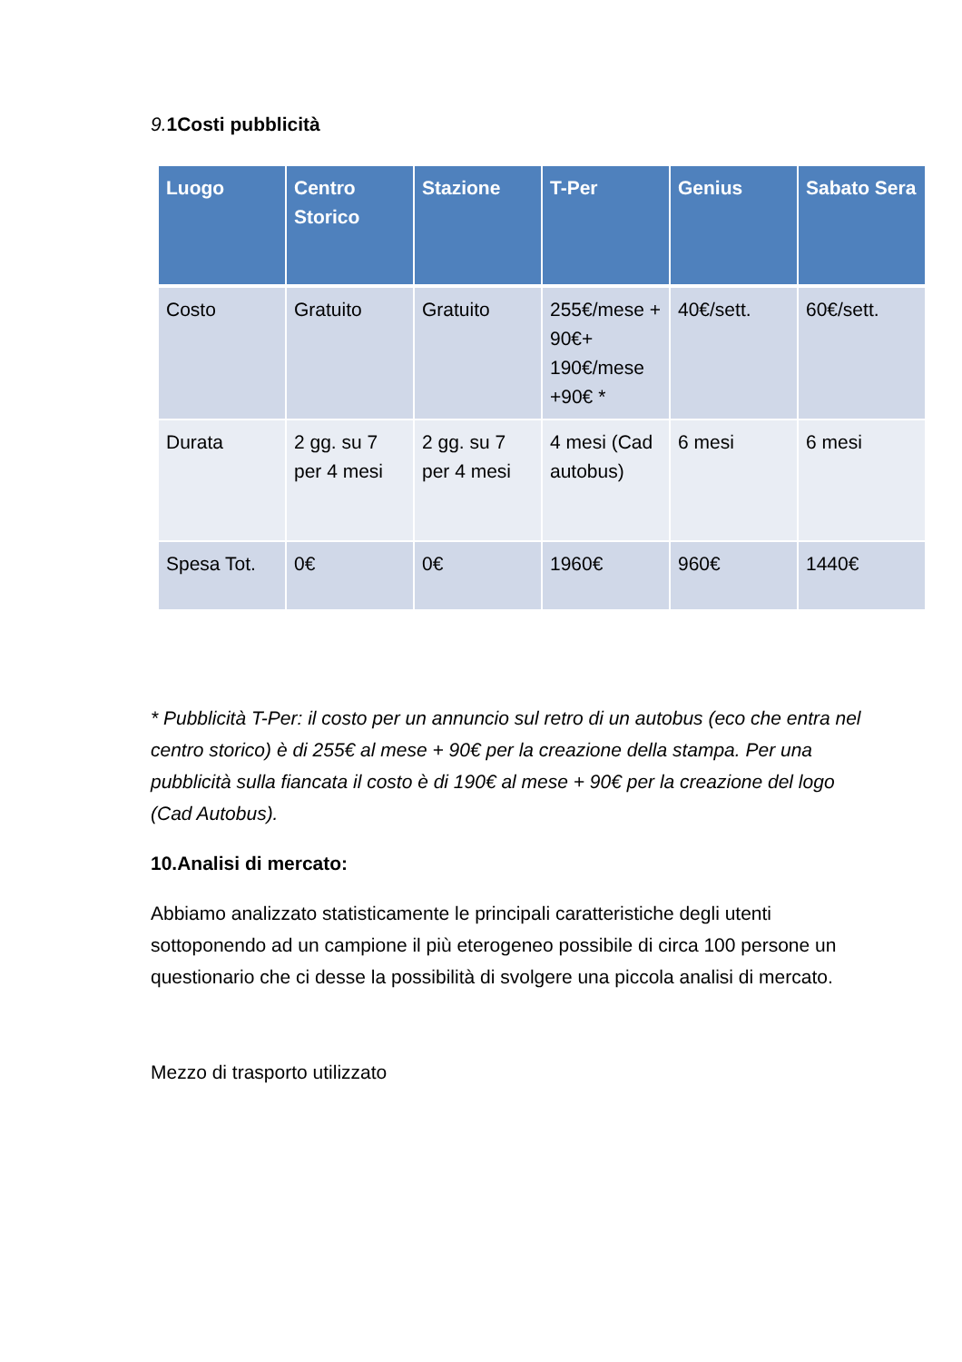9. 1Costi pubblicità
| Luogo | Centro Storico | Stazione | T-Per | Genius | Sabato Sera |
| --- | --- | --- | --- | --- | --- |
| Costo | Gratuito | Gratuito | 255€/mese + 90€+ 190€/mese +90€ * | 40€/sett. | 60€/sett. |
| Durata | 2 gg. su 7 per 4 mesi | 2 gg. su 7 per 4 mesi | 4 mesi (Cad autobus) | 6 mesi | 6 mesi |
| Spesa Tot. | 0€ | 0€ | 1960€ | 960€ | 1440€ |
* Pubblicità T-Per: il costo per un annuncio sul retro di un autobus (eco che entra nel centro storico) è di 255€ al mese + 90€ per la creazione della stampa. Per una pubblicità sulla fiancata il costo è di 190€ al mese + 90€ per la creazione del logo (Cad Autobus).
10.Analisi di mercato:
Abbiamo analizzato statisticamente le principali caratteristiche degli utenti sottoponendo ad un campione il più eterogeneo possibile di circa 100 persone un questionario che ci desse la possibilità di svolgere una piccola analisi di mercato.
Mezzo di trasporto utilizzato